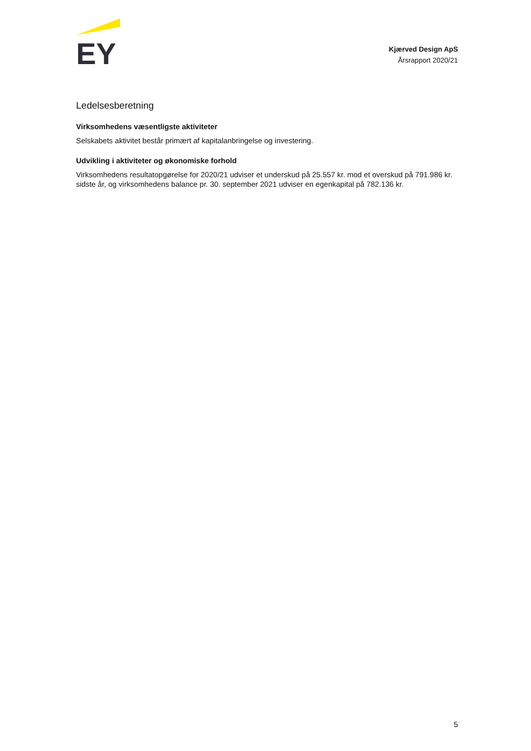EY
Kjærved Design ApS
Årsrapport 2020/21
Ledelsesberetning
Virksomhedens væsentligste aktiviteter
Selskabets aktivitet består primært af kapitalanbringelse og investering.
Udvikling i aktiviteter og økonomiske forhold
Virksomhedens resultatopgørelse for 2020/21 udviser et underskud på 25.557 kr. mod et overskud på 791.986 kr. sidste år, og virksomhedens balance pr. 30. september 2021 udviser en egenkapital på 782.136 kr.
5